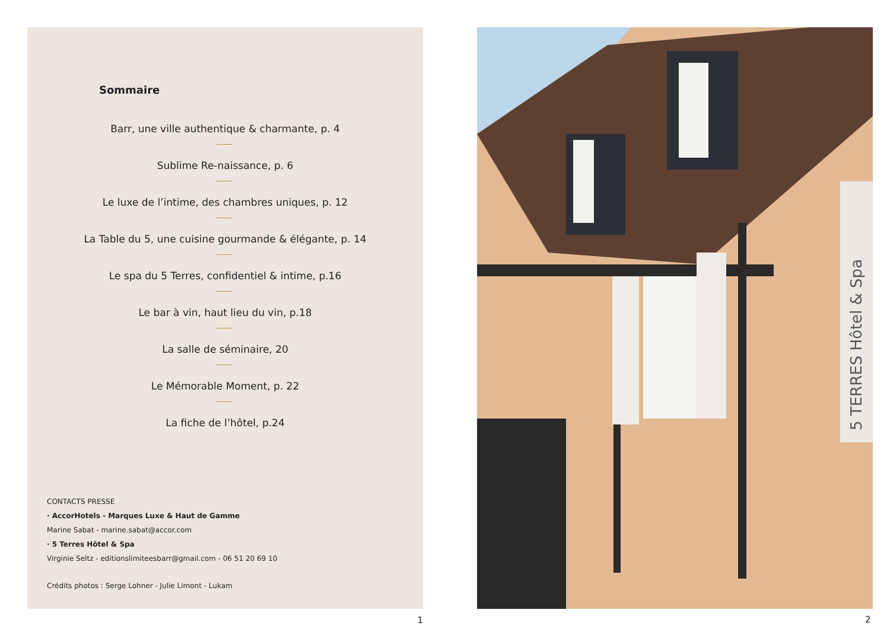Sommaire
Barr, une ville authentique & charmante, p. 4
Sublime Re-naissance, p. 6
Le luxe de l’intime, des chambres uniques, p. 12
La Table du 5, une cuisine gourmande & élégante, p. 14
Le spa du 5 Terres, confidentiel & intime, p.16
Le bar à vin, haut lieu du vin, p.18
La salle de séminaire, 20
Le Mémorable Moment, p. 22
La fiche de l’hôtel, p.24
CONTACTS PRESSE
· AccorHotels - Marques Luxe & Haut de Gamme
Marine Sabat - marine.sabat@accor.com
· 5 Terres Hôtel & Spa
Virginie Seltz - editionslimiteesbarr@gmail.com - 06 51 20 69 10
Crédits photos : Serge Lohner - Julie Limont - Lukam
1
5 TERRES Hôtel & Spa
2